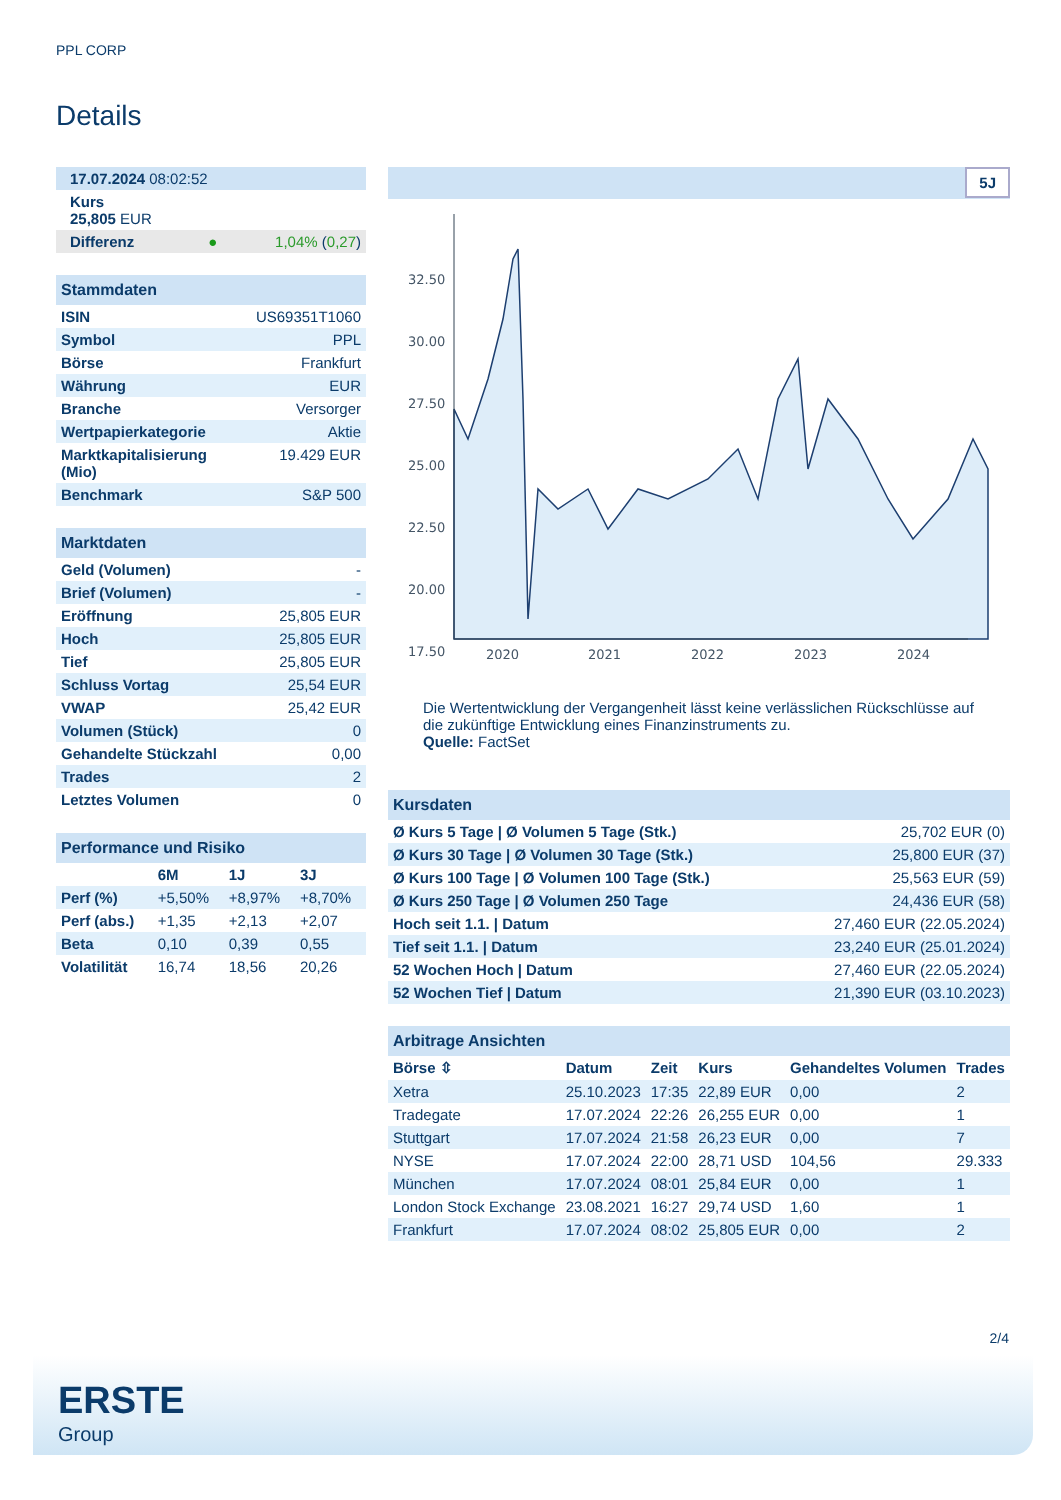PPL CORP
Details
| 17.07.2024 08:02:52 |
| Kurs 25,805 EUR |
| Differenz ● 1,04% ( 0,27 ) |
| Stammdaten | |
| ISIN | US69351T1060 |
| Symbol | PPL |
| Börse | Frankfurt |
| Währung | EUR |
| Branche | Versorger |
| Wertpapierkategorie | Aktie |
| Marktkapitalisierung (Mio) | 19.429 EUR |
| Benchmark | S&P 500 |
| Marktdaten | |
| Geld (Volumen) | - |
| Brief (Volumen) | - |
| Eröffnung | 25,805 EUR |
| Hoch | 25,805 EUR |
| Tief | 25,805 EUR |
| Schluss Vortag | 25,54 EUR |
| VWAP | 25,42 EUR |
| Volumen (Stück) | 0 |
| Gehandelte Stückzahl | 0,00 |
| Trades | 2 |
| Letztes Volumen | 0 |
| Performance und Risiko | | | |
| | 6M | 1J | 3J |
| Perf (%) | +5,50% | +8,97% | +8,70% |
| Perf (abs.) | +1,35 | +2,13 | +2,07 |
| Beta | 0,10 | 0,39 | 0,55 |
| Volatilität | 16,74 | 18,56 | 20,26 |
5J
32.50
30.00
27.50
25.00
22.50
20.00
17.50
2020
2021
2022
2023
2024
Die Wertentwicklung der Vergangenheit lässt keine verlässlichen Rückschlüsse auf die zukünftige Entwicklung eines Finanzinstruments zu.
Quelle: FactSet
| Kursdaten | |
| Ø Kurs 5 Tage / Ø Volumen 5 Tage (Stk.) | 25,702 EUR (0) |
| Ø Kurs 30 Tage / Ø Volumen 30 Tage (Stk.) | 25,800 EUR (37) |
| Ø Kurs 100 Tage / Ø Volumen 100 Tage (Stk.) | 25,563 EUR (59) |
| Ø Kurs 250 Tage / Ø Volumen 250 Tage | 24,436 EUR (58) |
| Hoch seit 1.1. / Datum | 27,460 EUR (22.05.2024) |
| Tief seit 1.1. / Datum | 23,240 EUR (25.01.2024) |
| 52 Wochen Hoch / Datum | 27,460 EUR (22.05.2024) |
| 52 Wochen Tief / Datum | 21,390 EUR (03.10.2023) |
| Arbitrage Ansichten | | | | | |
| Börse ⇳ | Datum | Zeit | Kurs | Gehandeltes Volumen | Trades |
| Xetra | 25.10.2023 | 17:35 | 22,89 EUR | 0,00 | 2 |
| Tradegate | 17.07.2024 | 22:26 | 26,255 EUR | 0,00 | 1 |
| Stuttgart | 17.07.2024 | 21:58 | 26,23 EUR | 0,00 | 7 |
| NYSE | 17.07.2024 | 22:00 | 28,71 USD | 104,56 | 29.333 |
| München | 17.07.2024 | 08:01 | 25,84 EUR | 0,00 | 1 |
| London Stock Exchange | 23.08.2021 | 16:27 | 29,74 USD | 1,60 | 1 |
| Frankfurt | 17.07.2024 | 08:02 | 25,805 EUR | 0,00 | 2 |
2/4
ERSTE
Group